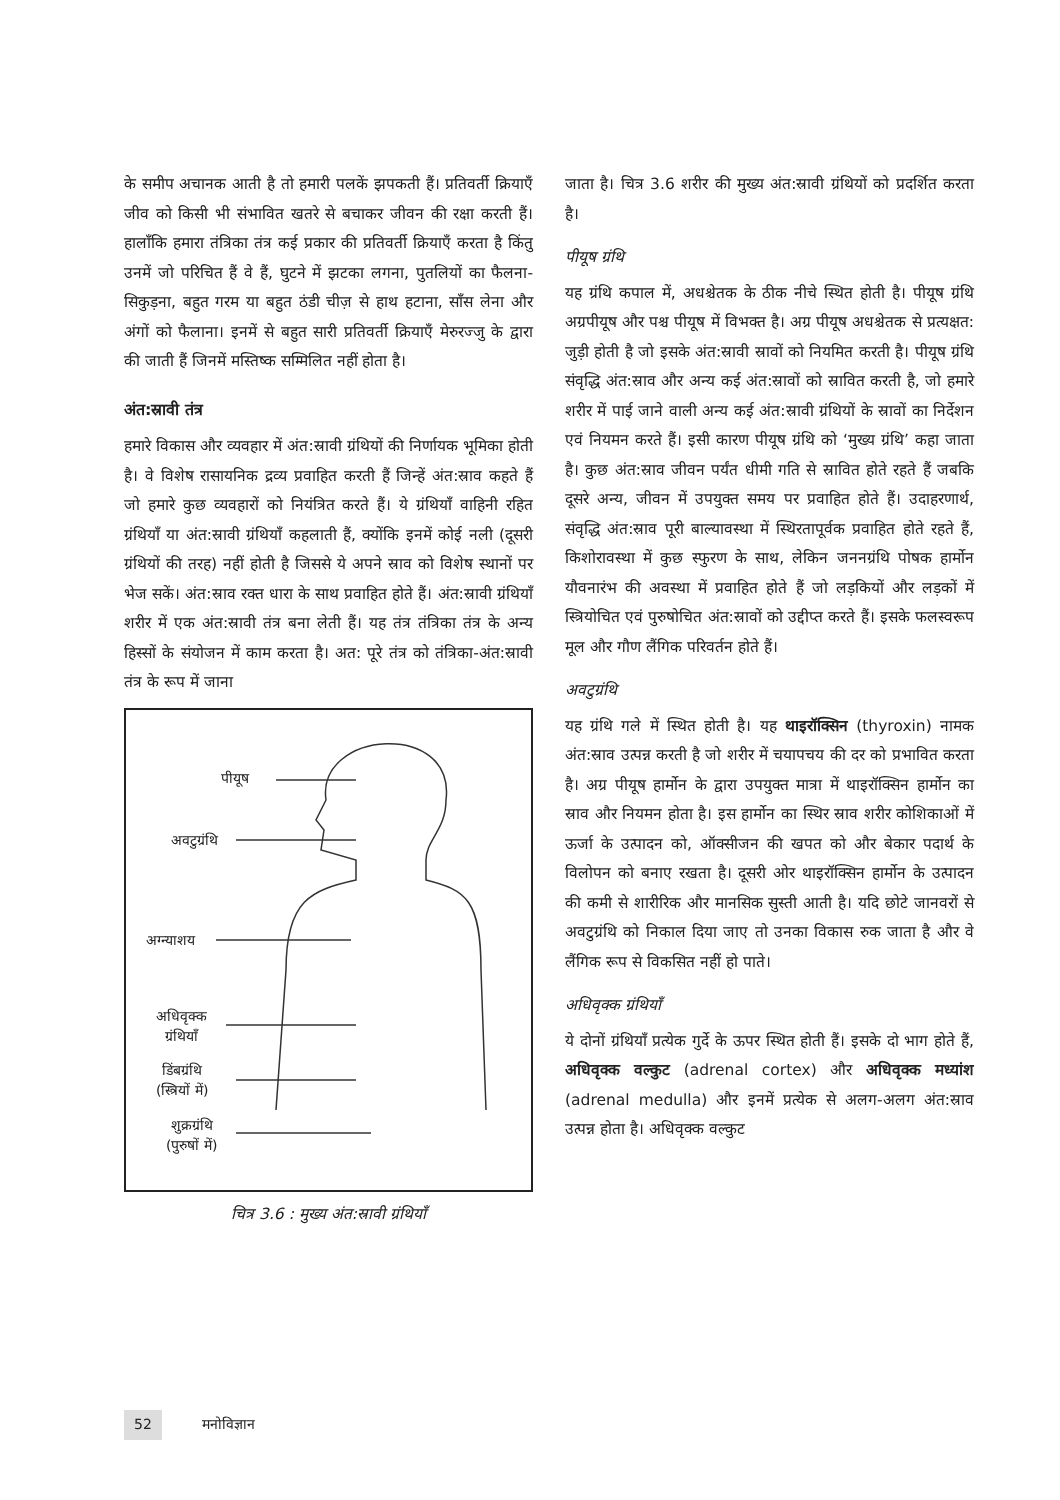के समीप अचानक आती है तो हमारी पलकें झपकती हैं। प्रतिवर्ती क्रियाएँ जीव को किसी भी संभावित खतरे से बचाकर जीवन की रक्षा करती हैं। हालाँकि हमारा तंत्रिका तंत्र कई प्रकार की प्रतिवर्ती क्रियाएँ करता है किंतु उनमें जो परिचित हैं वे हैं, घुटने में झटका लगना, पुतलियों का फैलना-सिकुड़ना, बहुत गरम या बहुत ठंडी चीज़ से हाथ हटाना, साँस लेना और अंगों को फैलाना। इनमें से बहुत सारी प्रतिवर्ती क्रियाएँ मेरुरज्जु के द्वारा की जाती हैं जिनमें मस्तिष्क सम्मिलित नहीं होता है।
अंत:स्रावी तंत्र
हमारे विकास और व्यवहार में अंत:स्रावी ग्रंथियों की निर्णायक भूमिका होती है। वे विशेष रासायनिक द्रव्य प्रवाहित करती हैं जिन्हें अंत:स्राव कहते हैं जो हमारे कुछ व्यवहारों को नियंत्रित करते हैं। ये ग्रंथियाँ वाहिनी रहित ग्रंथियाँ या अंत:स्रावी ग्रंथियाँ कहलाती हैं, क्योंकि इनमें कोई नली (दूसरी ग्रंथियों की तरह) नहीं होती है जिससे ये अपने स्राव को विशेष स्थानों पर भेज सकें। अंत:स्राव रक्त धारा के साथ प्रवाहित होते हैं। अंत:स्रावी ग्रंथियाँ शरीर में एक अंत:स्रावी तंत्र बना लेती हैं। यह तंत्र तंत्रिका तंत्र के अन्य हिस्सों के संयोजन में काम करता है। अत: पूरे तंत्र को तंत्रिका-अंत:स्रावी तंत्र के रूप में जाना
पीयूष
अवटुग्रंथि
अग्न्याशय
अधिवृक्क
ग्रंथियाँ
डिंबग्रंथि
(स्त्रियों में)
शुक्रग्रंथि
(पुरुषों में)
चित्र 3.6 : मुख्य अंत:स्रावी ग्रंथियाँ
जाता है। चित्र 3.6 शरीर की मुख्य अंत:स्रावी ग्रंथियों को प्रदर्शित करता है।
पीयूष ग्रंथि
यह ग्रंथि कपाल में, अधश्चेतक के ठीक नीचे स्थित होती है। पीयूष ग्रंथि अग्रपीयूष और पश्च पीयूष में विभक्त है। अग्र पीयूष अधश्चेतक से प्रत्यक्षत: जुड़ी होती है जो इसके अंत:स्रावी स्रावों को नियमित करती है। पीयूष ग्रंथि संवृद्धि अंत:स्राव और अन्य कई अंत:स्रावों को स्रावित करती है, जो हमारे शरीर में पाई जाने वाली अन्य कई अंत:स्रावी ग्रंथियों के स्रावों का निर्देशन एवं नियमन करते हैं। इसी कारण पीयूष ग्रंथि को ‘मुख्य ग्रंथि’ कहा जाता है। कुछ अंत:स्राव जीवन पर्यंत धीमी गति से स्रावित होते रहते हैं जबकि दूसरे अन्य, जीवन में उपयुक्त समय पर प्रवाहित होते हैं। उदाहरणार्थ, संवृद्धि अंत:स्राव पूरी बाल्यावस्था में स्थिरतापूर्वक प्रवाहित होते रहते हैं, किशोरावस्था में कुछ स्फुरण के साथ, लेकिन जननग्रंथि पोषक हार्मोन यौवनारंभ की अवस्था में प्रवाहित होते हैं जो लड़कियों और लड़कों में स्त्रियोचित एवं पुरुषोचित अंत:स्रावों को उद्दीप्त करते हैं। इसके फलस्वरूप मूल और गौण लैंगिक परिवर्तन होते हैं।
अवटुग्रंथि
यह ग्रंथि गले में स्थित होती है। यह थाइरॉक्सिन (thyroxin) नामक अंत:स्राव उत्पन्न करती है जो शरीर में चयापचय की दर को प्रभावित करता है। अग्र पीयूष हार्मोन के द्वारा उपयुक्त मात्रा में थाइरॉक्सिन हार्मोन का स्राव और नियमन होता है। इस हार्मोन का स्थिर स्राव शरीर कोशिकाओं में ऊर्जा के उत्पादन को, ऑक्सीजन की खपत को और बेकार पदार्थ के विलोपन को बनाए रखता है। दूसरी ओर थाइरॉक्सिन हार्मोन के उत्पादन की कमी से शारीरिक और मानसिक सुस्ती आती है। यदि छोटे जानवरों से अवटुग्रंथि को निकाल दिया जाए तो उनका विकास रुक जाता है और वे लैंगिक रूप से विकसित नहीं हो पाते।
अधिवृक्क ग्रंथियाँ
ये दोनों ग्रंथियाँ प्रत्येक गुर्दे के ऊपर स्थित होती हैं। इसके दो भाग होते हैं, अधिवृक्क वल्कुट (adrenal cortex) और अधिवृक्क मध्यांश (adrenal medulla) और इनमें प्रत्येक से अलग-अलग अंत:स्राव उत्पन्न होता है। अधिवृक्क वल्कुट
52 मनोविज्ञान